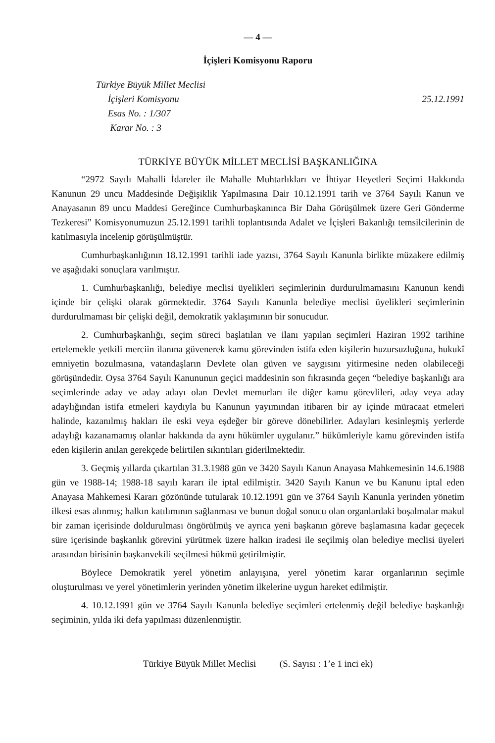— 4 —
İçişleri Komisyonu Raporu
Türkiye Büyük Millet Meclisi
İçişleri Komisyonu
Esas No. : 1/307
Karar No. : 3
25.12.1991
TÜRKİYE BÜYÜK MİLLET MECLİSİ BAŞKANLIĞINA
“2972 Sayılı Mahalli İdareler ile Mahalle Muhtarlıkları ve İhtiyar Heyetleri Seçimi Hakkında Kanunun 29 uncu Maddesinde Değişiklik Yapılmasına Dair 10.12.1991 tarih ve 3764 Sayılı Kanun ve Anayasanın 89 uncu Maddesi Gereğince Cumhurbaşkanınca Bir Daha Görüşülmek üzere Geri Gönderme Tezkeresi” Komisyonumuzun 25.12.1991 tarihli toplantısında Adalet ve İçişleri Bakanlığı temsilcilerinin de katılmasıyla incelenip görüşülmüştür.
Cumhurbaşkanlığının 18.12.1991 tarihli iade yazısı, 3764 Sayılı Kanunla birlikte müzakere edilmiş ve aşağıdaki sonuçlara varılmıştır.
1. Cumhurbaşkanlığı, belediye meclisi üyelikleri seçimlerinin durdurulmamasını Kanunun kendi içinde bir çelişki olarak görmektedir. 3764 Sayılı Kanunla belediye meclisi üyelikleri seçimlerinin durdurulmaması bir çelişki değil, demokratik yaklaşımının bir sonucudur.
2. Cumhurbaşkanlığı, seçim süreci başlatılan ve ilanı yapılan seçimleri Haziran 1992 tarihine ertelemekle yetkili merciin ilanına güvenerek kamu görevinden istifa eden kişilerin huzursuzluğuna, hukukî emniyetin bozulmasına, vatandaşların Devlete olan güven ve saygısını yitirmesine neden olabileceği görüşündedir. Oysa 3764 Sayılı Kanununun geçici maddesinin son fıkrasında geçen “belediye başkanlığı ara seçimlerinde aday ve aday adayı olan Devlet memurları ile diğer kamu görevlileri, aday veya aday adaylığından istifa etmeleri kaydıyla bu Kanunun yayımından itibaren bir ay içinde müracaat etmeleri halinde, kazanılmış hakları ile eski veya eşdeğer bir göreve dönebilirler. Adayları kesinleşmiş yerlerde adaylığı kazanamamış olanlar hakkında da aynı hükümler uygulanır.” hükümleriyle kamu görevinden istifa eden kişilerin anılan gerekçede belirtilen sıkıntıları giderilmektedir.
3. Geçmiş yıllarda çıkartılan 31.3.1988 gün ve 3420 Sayılı Kanun Anayasa Mahkemesinin 14.6.1988 gün ve 1988-14; 1988-18 sayılı kararı ile iptal edilmiştir. 3420 Sayılı Kanun ve bu Kanunu iptal eden Anayasa Mahkemesi Kararı gözönünde tutularak 10.12.1991 gün ve 3764 Sayılı Kanunla yerinden yönetim ilkesi esas alınmış; halkın katılımının sağlanması ve bunun doğal sonucu olan organlardaki boşalmalar makul bir zaman içerisinde doldurulması öngörülmüş ve ayrıca yeni başkanın göreve başlamasına kadar geçecek süre içerisinde başkanlık görevini yürütmek üzere halkın iradesi ile seçilmiş olan belediye meclisi üyeleri arasından birisinin başkanvekili seçilmesi hükmü getirilmiştir.
Böylece Demokratik yerel yönetim anlayışına, yerel yönetim karar organlarının seçimle oluşturulması ve yerel yönetimlerin yerinden yönetim ilkelerine uygun hareket edilmiştir.
4. 10.12.1991 gün ve 3764 Sayılı Kanunla belediye seçimleri ertelenmiş değil belediye başkanlığı seçiminin, yılda iki defa yapılması düzenlenmiştir.
Türkiye Büyük Millet Meclisi (S. Sayısı : 1’e 1 inci ek)